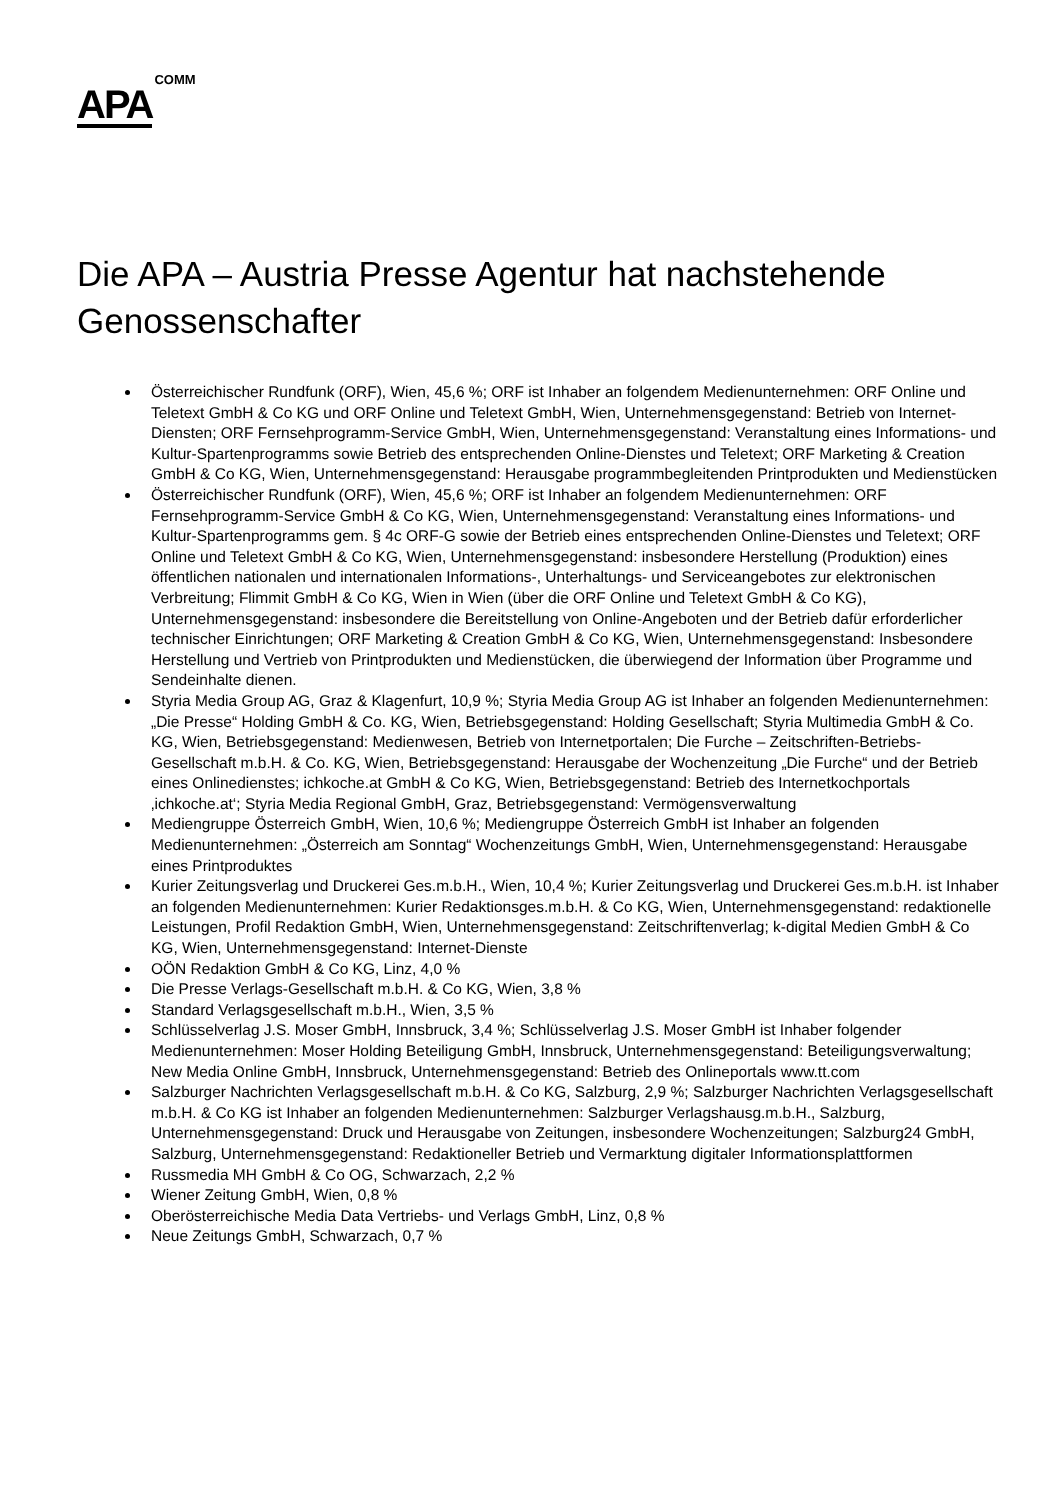APA COMM
Die APA – Austria Presse Agentur hat nachstehende Genossenschafter
Österreichischer Rundfunk (ORF), Wien, 45,6 %; ORF ist Inhaber an folgendem Medienunternehmen: ORF Online und Teletext GmbH & Co KG und ORF Online und Teletext GmbH, Wien, Unternehmensgegenstand: Betrieb von Internet-Diensten; ORF Fernsehprogramm-Service GmbH, Wien, Unternehmensgegenstand: Veranstaltung eines Informations- und Kultur-Spartenprogramms sowie Betrieb des entsprechenden Online-Dienstes und Teletext; ORF Marketing & Creation GmbH & Co KG, Wien, Unternehmensgegenstand: Herausgabe programmbegleitenden Printprodukten und Medienstücken
Österreichischer Rundfunk (ORF), Wien, 45,6 %; ORF ist Inhaber an folgendem Medienunternehmen: ORF Fernsehprogramm-Service GmbH & Co KG, Wien, Unternehmensgegenstand: Veranstaltung eines Informations- und Kultur-Spartenprogramms gem. § 4c ORF-G sowie der Betrieb eines entsprechenden Online-Dienstes und Teletext; ORF Online und Teletext GmbH & Co KG, Wien, Unternehmensgegenstand: insbesondere Herstellung (Produktion) eines öffentlichen nationalen und internationalen Informations-, Unterhaltungs- und Serviceangebotes zur elektronischen Verbreitung; Flimmit GmbH & Co KG, Wien in Wien (über die ORF Online und Teletext GmbH & Co KG), Unternehmensgegenstand: insbesondere die Bereitstellung von Online-Angeboten und der Betrieb dafür erforderlicher technischer Einrichtungen; ORF Marketing & Creation GmbH & Co KG, Wien, Unternehmensgegenstand: Insbesondere Herstellung und Vertrieb von Printprodukten und Medienstücken, die überwiegend der Information über Programme und Sendeinhalte dienen.
Styria Media Group AG, Graz & Klagenfurt, 10,9 %; Styria Media Group AG ist Inhaber an folgenden Medienunternehmen: „Die Presse“ Holding GmbH & Co. KG, Wien, Betriebsgegenstand: Holding Gesellschaft; Styria Multimedia GmbH & Co. KG, Wien, Betriebsgegenstand: Medienwesen, Betrieb von Internetportalen; Die Furche – Zeitschriften-Betriebs-Gesellschaft m.b.H. & Co. KG, Wien, Betriebsgegenstand: Herausgabe der Wochenzeitung „Die Furche“ und der Betrieb eines Onlinedienstes; ichkoche.at GmbH & Co KG, Wien, Betriebsgegenstand: Betrieb des Internetkochportals ‚ichkoche.at‘; Styria Media Regional GmbH, Graz, Betriebsgegenstand: Vermögensverwaltung
Mediengruppe Österreich GmbH, Wien, 10,6 %; Mediengruppe Österreich GmbH ist Inhaber an folgenden Medienunternehmen: „Österreich am Sonntag“ Wochenzeitungs GmbH, Wien, Unternehmensgegenstand: Herausgabe eines Printproduktes
Kurier Zeitungsverlag und Druckerei Ges.m.b.H., Wien, 10,4 %; Kurier Zeitungsverlag und Druckerei Ges.m.b.H. ist Inhaber an folgenden Medienunternehmen: Kurier Redaktionsges.m.b.H. & Co KG, Wien, Unternehmensgegenstand: redaktionelle Leistungen, Profil Redaktion GmbH, Wien, Unternehmensgegenstand: Zeitschriftenverlag; k-digital Medien GmbH & Co KG, Wien, Unternehmensgegenstand: Internet-Dienste
OÖN Redaktion GmbH & Co KG, Linz, 4,0 %
Die Presse Verlags-Gesellschaft m.b.H. & Co KG, Wien, 3,8 %
Standard Verlagsgesellschaft m.b.H., Wien, 3,5 %
Schlüsselverlag J.S. Moser GmbH, Innsbruck, 3,4 %; Schlüsselverlag J.S. Moser GmbH ist Inhaber folgender Medienunternehmen: Moser Holding Beteiligung GmbH, Innsbruck, Unternehmensgegenstand: Beteiligungsverwaltung; New Media Online GmbH, Innsbruck, Unternehmensgegenstand: Betrieb des Onlineportals www.tt.com
Salzburger Nachrichten Verlagsgesellschaft m.b.H. & Co KG, Salzburg, 2,9 %; Salzburger Nachrichten Verlagsgesellschaft m.b.H. & Co KG ist Inhaber an folgenden Medienunternehmen: Salzburger Verlagshausg.m.b.H., Salzburg, Unternehmensgegenstand: Druck und Herausgabe von Zeitungen, insbesondere Wochenzeitungen; Salzburg24 GmbH, Salzburg, Unternehmensgegenstand: Redaktioneller Betrieb und Vermarktung digitaler Informationsplattformen
Russmedia MH GmbH & Co OG, Schwarzach, 2,2 %
Wiener Zeitung GmbH, Wien, 0,8 %
Oberösterreichische Media Data Vertriebs- und Verlags GmbH, Linz, 0,8 %
Neue Zeitungs GmbH, Schwarzach, 0,7 %